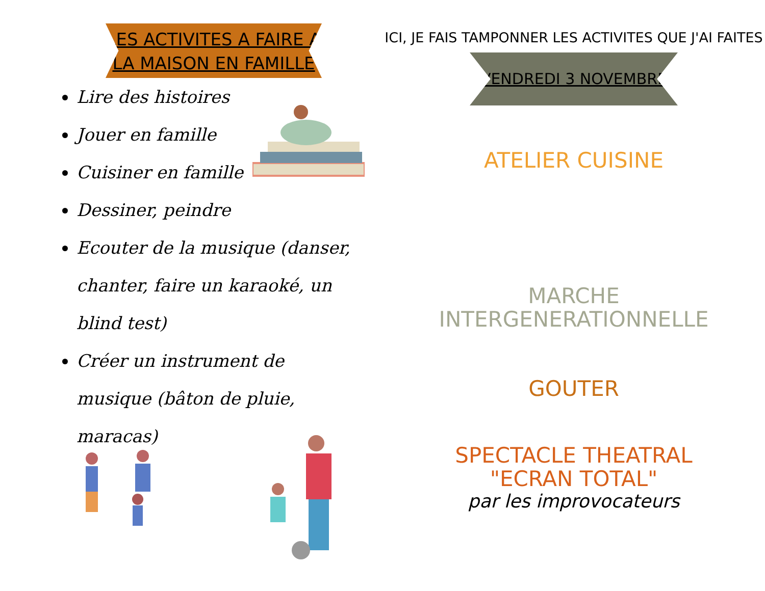LES ACTIVITES A FAIRE A
LA MAISON EN FAMILLE
Lire des histoires
Jouer en famille
Cuisiner en famille
Dessiner, peindre
Ecouter de la musique (danser, chanter, faire un karaoké, un blind test)
Créer un instrument de musique (bâton de pluie, maracas)
ICI, JE FAIS TAMPONNER LES ACTIVITES QUE J'AI FAITES
VENDREDI 3 NOVEMBRE
ATELIER CUISINE
MARCHE
INTERGENERATIONNELLE
GOUTER
SPECTACLE THEATRAL
"ECRAN TOTAL"
par les improvocateurs